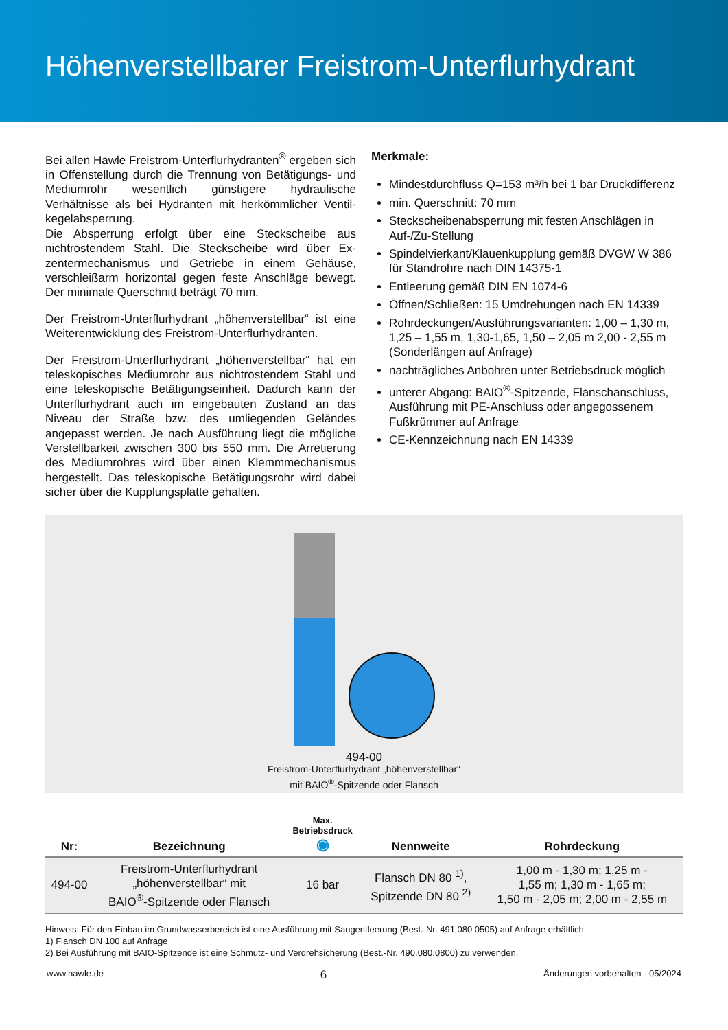Höhenverstellbarer Freistrom-Unterflurhydrant
Bei allen Hawle Freistrom-Unterflurhydranten<sup>®</sup> ergeben sich in Offenstellung durch die Trennung von Betätigungs- und Mediumrohr wesentlich günstigere hydraulische Verhältnisse als bei Hydranten mit herkömmlicher Ventil­kegelabsperrung.
Die Absperrung erfolgt über eine Steckscheibe aus nichtrostendem Stahl. Die Steckscheibe wird über Ex­zentermechanismus und Getriebe in einem Gehäuse, verschleißarm horizontal gegen feste Anschläge bewegt. Der minimale Querschnitt beträgt 70 mm.
Der Freistrom-Unterflurhydrant „höhenverstellbar“ ist eine Weiterentwicklung des Freistrom-Unterflurhydranten.
Der Freistrom-Unterflurhydrant „höhenverstellbar“ hat ein teleskopisches Mediumrohr aus nichtrostendem Stahl und eine teleskopische Betätigungseinheit. Da­durch kann der Unterflurhydrant auch im eingebauten Zustand an das Niveau der Straße bzw. des umlie­genden Geländes angepasst werden. Je nach Ausfüh­rung liegt die mögliche Verstellbarkeit zwischen 300 bis 550 mm. Die Arretierung des Mediumrohres wird über einen Klemmmechanismus hergestellt. Das teleskopische Betätigungsrohr wird dabei sicher über die Kupplungs­platte gehalten.
Merkmale:
Mindestdurchfluss Q=153 m³/h bei 1 bar Druckdifferenz
min. Querschnitt: 70 mm
Steckscheibenabsperrung mit festen Anschlägen in Auf-/Zu-Stellung
Spindelvierkant/Klauenkupplung gemäß DVGW W 386 für Standrohre nach DIN 14375-1
Entleerung gemäß DIN EN 1074-6
Öffnen/Schließen: 15 Umdrehungen nach EN 14339
Rohrdeckungen/Ausführungsvarianten: 1,00 – 1,30 m, 1,25 – 1,55 m, 1,30-1,65, 1,50 – 2,05 m 2,00 - 2,55 m (Sonderlängen auf Anfrage)
nachträgliches Anbohren unter Betriebsdruck möglich
unterer Abgang: BAIO<sup>®</sup>-Spitzende, Flanschanschluss, Ausführung mit PE-Anschluss oder angegossenem Fußkrümmer auf Anfrage
CE-Kennzeichnung nach EN 14339
494-00
Freistrom-Unterflurhydrant „höhenverstellbar“
mit BAIO<sup>®</sup>-Spitzende oder Flansch
| Nr: | Bezeichnung | Max. Betriebsdruck ◉ | Nennweite | Rohrdeckung |
| --- | --- | --- | --- | --- |
| 494-00 | Freistrom-Unterflurhydrant „höhenverstellbar“ mit BAIO<sup>®</sup>-Spitzende oder Flansch | 16 bar | Flansch DN 80 <sup>1)</sup>, Spitzende DN 80 <sup>2)</sup> | 1,00 m - 1,30 m; 1,25 m - 1,55 m; 1,30 m - 1,65 m; 1,50 m - 2,05 m; 2,00 m - 2,55 m |
Hinweis: Für den Einbau im Grundwasserbereich ist eine Ausführung mit Saugentleerung (Best.-Nr. 491 080 0505) auf Anfrage erhältlich.
1) Flansch DN 100 auf Anfrage
2) Bei Ausführung mit BAIO-Spitzende ist eine Schmutz- und Verdrehsicherung (Best.-Nr. 490.080.0800) zu verwenden.
www.hawle.de 6 Änderungen vorbehalten - 05/2024